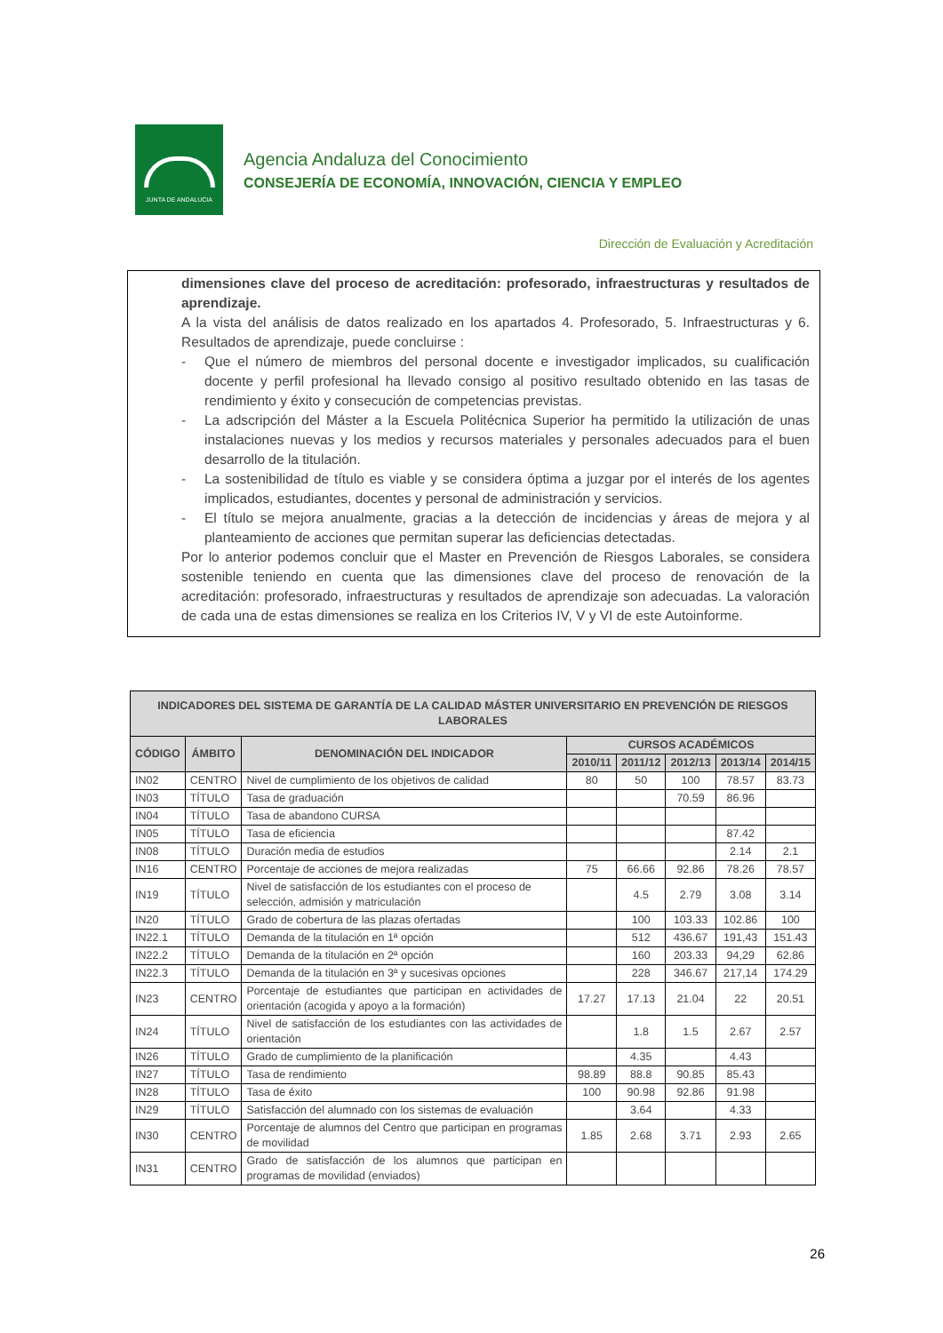JUNTA DE ANDALUCIA
Agencia Andaluza del Conocimiento
CONSEJERÍA DE ECONOMÍA, INNOVACIÓN, CIENCIA Y EMPLEO
Dirección de Evaluación y Acreditación
dimensiones clave del proceso de acreditación: profesorado, infraestructuras y resultados de aprendizaje.
A la vista del análisis de datos realizado en los apartados 4. Profesorado, 5. Infraestructuras y 6. Resultados de aprendizaje, puede concluirse :
- Que el número de miembros del personal docente e investigador implicados, su cualificación docente y perfil profesional ha llevado consigo al positivo resultado obtenido en las tasas de rendimiento y éxito y consecución de competencias previstas.
- La adscripción del Máster a la Escuela Politécnica Superior ha permitido la utilización de unas instalaciones nuevas y los medios y recursos materiales y personales adecuados para el buen desarrollo de la titulación.
- La sostenibilidad de título es viable y se considera óptima a juzgar por el interés de los agentes implicados, estudiantes, docentes y personal de administración y servicios.
- El título se mejora anualmente, gracias a la detección de incidencias y áreas de mejora y al planteamiento de acciones que permitan superar las deficiencias detectadas.
Por lo anterior podemos concluir que el Master en Prevención de Riesgos Laborales, se considera sostenible teniendo en cuenta que las dimensiones clave del proceso de renovación de la acreditación: profesorado, infraestructuras y resultados de aprendizaje son adecuadas. La valoración de cada una de estas dimensiones se realiza en los Criterios IV, V y VI de este Autoinforme.
| INDICADORES DEL SISTEMA DE GARANTÍA DE LA CALIDAD MÁSTER UNIVERSITARIO EN PREVENCIÓN DE RIESGOS LABORALES | | | | | | | |
| --- | --- | --- | --- | --- | --- | --- | --- |
| CÓDIGO | ÁMBITO | DENOMINACIÓN DEL INDICADOR | CURSOS ACADÉMICOS | | | | |
| | | | 2010/11 | 2011/12 | 2012/13 | 2013/14 | 2014/15 |
| IN02 | CENTRO | Nivel de cumplimiento de los objetivos de calidad | 80 | 50 | 100 | 78.57 | 83.73 |
| IN03 | TÍTULO | Tasa de graduación | | | 70.59 | 86.96 | |
| IN04 | TÍTULO | Tasa de abandono CURSA | | | | | |
| IN05 | TÍTULO | Tasa de eficiencia | | | | 87.42 | |
| IN08 | TÍTULO | Duración media de estudios | | | | 2.14 | 2.1 |
| IN16 | CENTRO | Porcentaje de acciones de mejora realizadas | 75 | 66.66 | 92.86 | 78.26 | 78.57 |
| IN19 | TÍTULO | Nivel de satisfacción de los estudiantes con el proceso de selección, admisión y matriculación | | 4.5 | 2.79 | 3.08 | 3.14 |
| IN20 | TÍTULO | Grado de cobertura de las plazas ofertadas | | 100 | 103.33 | 102.86 | 100 |
| IN22.1 | TÍTULO | Demanda de la titulación en 1ª opción | | 512 | 436.67 | 191,43 | 151.43 |
| IN22.2 | TÍTULO | Demanda de la titulación en 2ª opción | | 160 | 203.33 | 94,29 | 62.86 |
| IN22.3 | TÍTULO | Demanda de la titulación en 3ª y sucesivas opciones | | 228 | 346.67 | 217,14 | 174.29 |
| IN23 | CENTRO | Porcentaje de estudiantes que participan en actividades de orientación (acogida y apoyo a la formación) | 17.27 | 17.13 | 21.04 | 22 | 20.51 |
| IN24 | TÍTULO | Nivel de satisfacción de los estudiantes con las actividades de orientación | | 1.8 | 1.5 | 2.67 | 2.57 |
| IN26 | TÍTULO | Grado de cumplimiento de la planificación | | 4.35 | | 4.43 | |
| IN27 | TÍTULO | Tasa de rendimiento | 98.89 | 88.8 | 90.85 | 85.43 | |
| IN28 | TÍTULO | Tasa de éxito | 100 | 90.98 | 92.86 | 91.98 | |
| IN29 | TÍTULO | Satisfacción del alumnado con los sistemas de evaluación | | 3.64 | | 4.33 | |
| IN30 | CENTRO | Porcentaje de alumnos del Centro que participan en programas de movilidad | 1.85 | 2.68 | 3.71 | 2.93 | 2.65 |
| IN31 | CENTRO | Grado de satisfacción de los alumnos que participan en programas de movilidad (enviados) | | | | | |
26